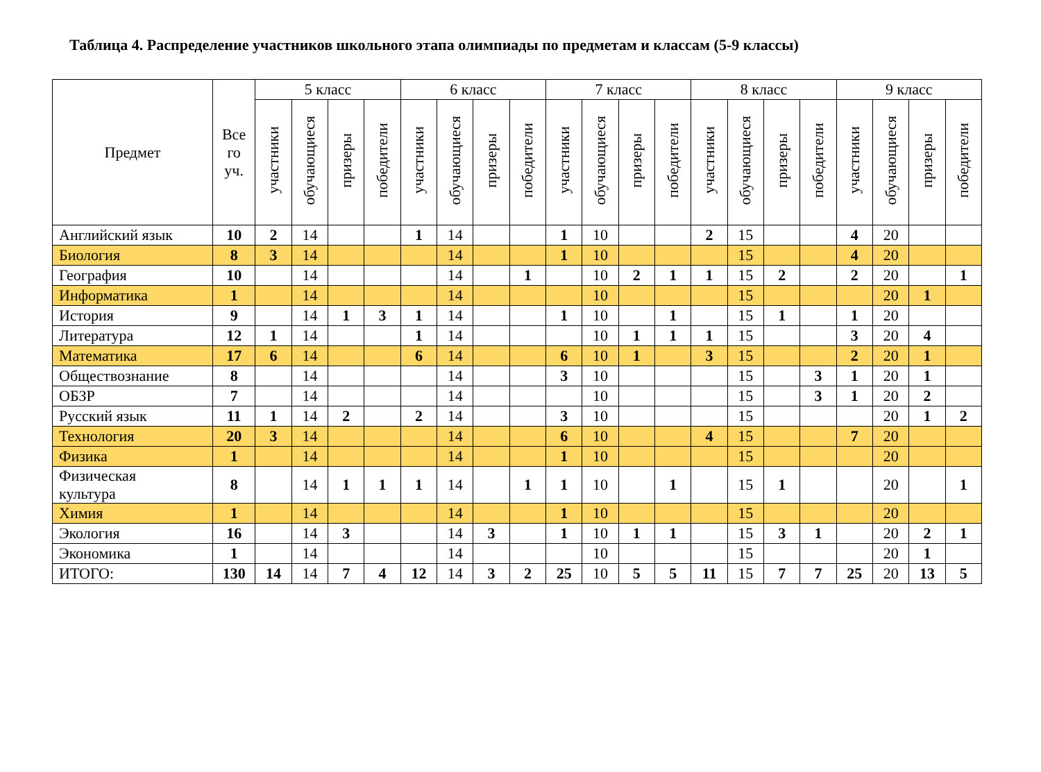Таблица 4. Распределение участников школьного этапа олимпиады по предметам и классам (5-9 классы)
| Предмет | Все го уч. | 5 класс | | | | 6 класс | | | | 7 класс | | | | 8 класс | | | | 9 класс | | | |
| --- | --- | --- | --- | --- | --- | --- | --- | --- | --- | --- | --- | --- | --- | --- | --- | --- | --- | --- | --- | --- | --- |
| | | участники | обучающиеся | призеры | победители | участники | обучающиеся | призеры | победители | участники | обучающиеся | призеры | победители | участники | обучающиеся | призеры | победители | участники | обучающиеся | призеры | победители |
| Английский язык | 10 | 2 | 14 | | | 1 | 14 | | | 1 | 10 | | | 2 | 15 | | | 4 | 20 | | |
| Биология | 8 | 3 | 14 | | | | 14 | | | 1 | 10 | | | | 15 | | | 4 | 20 | | |
| География | 10 | | 14 | | | | 14 | | 1 | | 10 | 2 | 1 | 1 | 15 | 2 | | 2 | 20 | | 1 |
| Информатика | 1 | | 14 | | | | 14 | | | | 10 | | | | 15 | | | | 20 | 1 | |
| История | 9 | | 14 | 1 | 3 | 1 | 14 | | | 1 | 10 | | 1 | | 15 | 1 | | 1 | 20 | | |
| Литература | 12 | 1 | 14 | | | 1 | 14 | | | | 10 | 1 | 1 | 1 | 15 | | | 3 | 20 | 4 | |
| Математика | 17 | 6 | 14 | | | 6 | 14 | | | 6 | 10 | 1 | | 3 | 15 | | | 2 | 20 | 1 | |
| Обществознание | 8 | | 14 | | | | 14 | | | 3 | 10 | | | | 15 | | 3 | 1 | 20 | 1 | |
| ОБЗР | 7 | | 14 | | | | 14 | | | | 10 | | | | 15 | | 3 | 1 | 20 | 2 | |
| Русский язык | 11 | 1 | 14 | 2 | | 2 | 14 | | | 3 | 10 | | | | 15 | | | | 20 | 1 | 2 |
| Технология | 20 | 3 | 14 | | | | 14 | | | 6 | 10 | | | 4 | 15 | | | 7 | 20 | | |
| Физика | 1 | | 14 | | | | 14 | | | 1 | 10 | | | | 15 | | | | 20 | | |
| Физическая культура | 8 | | 14 | 1 | 1 | 1 | 14 | | 1 | 1 | 10 | | 1 | | 15 | 1 | | | 20 | | 1 |
| Химия | 1 | | 14 | | | | 14 | | | 1 | 10 | | | | 15 | | | | 20 | | |
| Экология | 16 | | 14 | 3 | | | 14 | 3 | | 1 | 10 | 1 | 1 | | 15 | 3 | 1 | | 20 | 2 | 1 |
| Экономика | 1 | | 14 | | | | 14 | | | | 10 | | | | 15 | | | | 20 | 1 | |
| ИТОГО: | 130 | 14 | 14 | 7 | 4 | 12 | 14 | 3 | 2 | 25 | 10 | 5 | 5 | 11 | 15 | 7 | 7 | 25 | 20 | 13 | 5 |